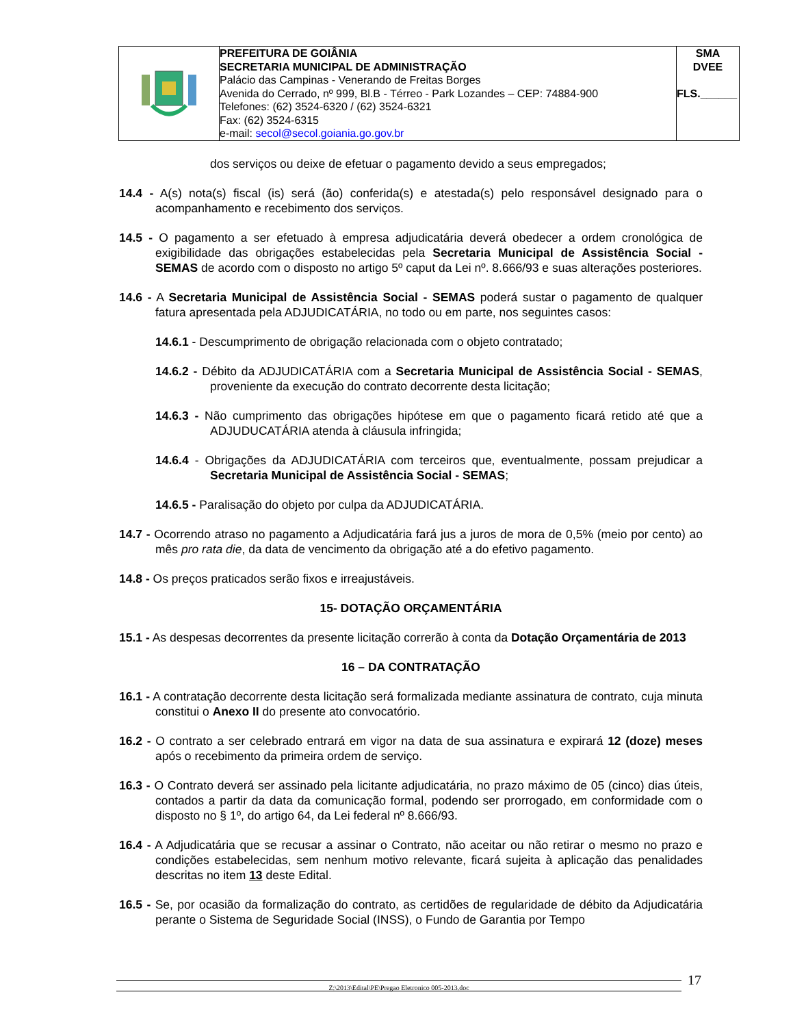| | PREFEITURA DE GOIÂNIA SECRETARIA MUNICIPAL DE ADMINISTRAÇÃO Palácio das Campinas - Venerando de Freitas Borges Avenida do Cerrado, nº 999, Bl.B - Térreo - Park Lozandes – CEP: 74884-900 Telefones: (62) 3524-6320 / (62) 3524-6321 Fax: (62) 3524-6315 e-mail: secol@secol.goiania.go.gov.br | SMA DVEE FLS.______ |
dos serviços ou deixe de efetuar o pagamento devido a seus empregados;
14.4 - A(s) nota(s) fiscal (is) será (ão) conferida(s) e atestada(s) pelo responsável designado para o acompanhamento e recebimento dos serviços.
14.5 - O pagamento a ser efetuado à empresa adjudicatária deverá obedecer a ordem cronológica de exigibilidade das obrigações estabelecidas pela Secretaria Municipal de Assistência Social - SEMAS de acordo com o disposto no artigo 5º caput da Lei nº. 8.666/93 e suas alterações posteriores.
14.6 - A Secretaria Municipal de Assistência Social - SEMAS poderá sustar o pagamento de qualquer fatura apresentada pela ADJUDICATÁRIA, no todo ou em parte, nos seguintes casos:
14.6.1 - Descumprimento de obrigação relacionada com o objeto contratado;
14.6.2 - Débito da ADJUDICATÁRIA com a Secretaria Municipal de Assistência Social - SEMAS, proveniente da execução do contrato decorrente desta licitação;
14.6.3 - Não cumprimento das obrigações hipótese em que o pagamento ficará retido até que a ADJUDUCATÁRIA atenda à cláusula infringida;
14.6.4 - Obrigações da ADJUDICATÁRIA com terceiros que, eventualmente, possam prejudicar a Secretaria Municipal de Assistência Social - SEMAS;
14.6.5 - Paralisação do objeto por culpa da ADJUDICATÁRIA.
14.7 - Ocorrendo atraso no pagamento a Adjudicatária fará jus a juros de mora de 0,5% (meio por cento) ao mês pro rata die, da data de vencimento da obrigação até a do efetivo pagamento.
14.8 - Os preços praticados serão fixos e irreajustáveis.
15- DOTAÇÃO ORÇAMENTÁRIA
15.1 - As despesas decorrentes da presente licitação correrão à conta da Dotação Orçamentária de 2013
16 – DA CONTRATAÇÃO
16.1 - A contratação decorrente desta licitação será formalizada mediante assinatura de contrato, cuja minuta constitui o Anexo II do presente ato convocatório.
16.2 - O contrato a ser celebrado entrará em vigor na data de sua assinatura e expirará 12 (doze) meses após o recebimento da primeira ordem de serviço.
16.3 - O Contrato deverá ser assinado pela licitante adjudicatária, no prazo máximo de 05 (cinco) dias úteis, contados a partir da data da comunicação formal, podendo ser prorrogado, em conformidade com o disposto no § 1º, do artigo 64, da Lei federal nº 8.666/93.
16.4 - A Adjudicatária que se recusar a assinar o Contrato, não aceitar ou não retirar o mesmo no prazo e condições estabelecidas, sem nenhum motivo relevante, ficará sujeita à aplicação das penalidades descritas no item 13 deste Edital.
16.5 - Se, por ocasião da formalização do contrato, as certidões de regularidade de débito da Adjudicatária perante o Sistema de Seguridade Social (INSS), o Fundo de Garantia por Tempo
Z:\2013\Edital\PE\Pregao Eletronico 005-2013.doc 17